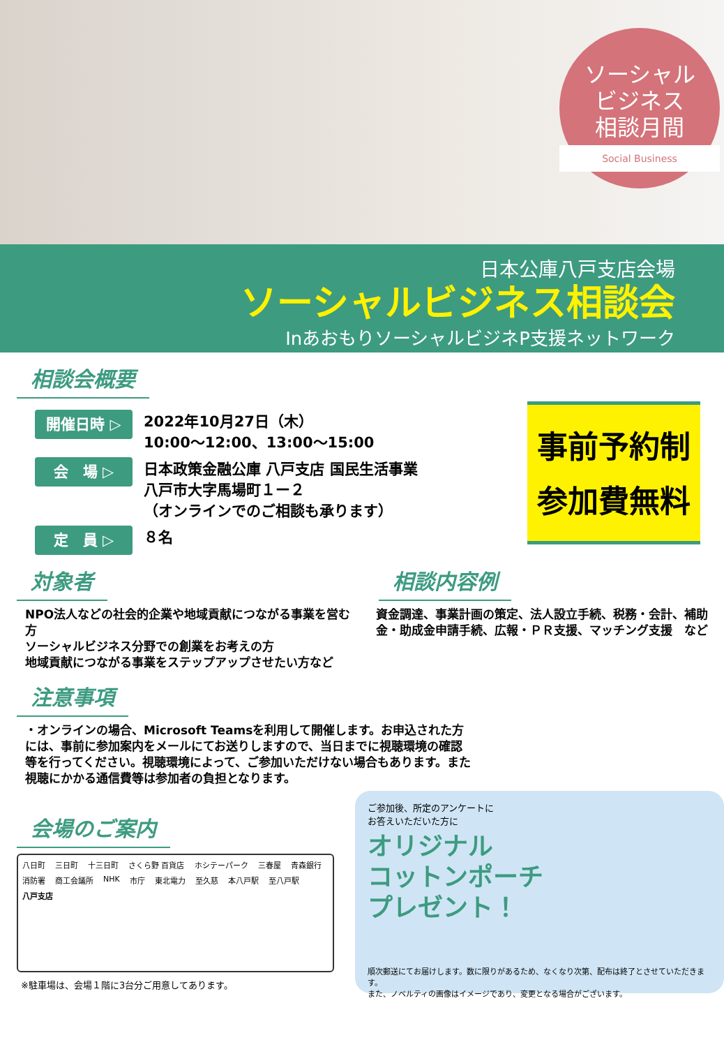ソーシャル
ビジネス
相談月間
Social Business
日本公庫八戸支店会場
ソーシャルビジネス相談会
InあおもりソーシャルビジネP支援ネットワーク
事前予約制
参加費無料
相談会概要
開催日時 ▷
2022年10月27日（木）
10:00〜12:00、13:00〜15:00
会　場 ▷
日本政策金融公庫 八戸支店 国民生活事業
八戸市大字馬場町１ー２
（オンラインでのご相談も承ります）
定　員 ▷
８名
対象者
NPO法人などの社会的企業や地域貢献につながる事業を営む方
ソーシャルビジネス分野での創業をお考えの方
地域貢献につながる事業をステップアップさせたい方など
相談内容例
資金調達、事業計画の策定、法人設立手続、税務・会計、補助金・助成金申請手続、広報・ＰＲ支援、マッチング支援　など
注意事項
・オンラインの場合、Microsoft Teamsを利用して開催します。お申込された方には、事前に参加案内をメールにてお送りしますので、当日までに視聴環境の確認等を行ってください。視聴環境によって、ご参加いただけない場合もあります。また視聴にかかる通信費等は参加者の負担となります。
会場のご案内
八日町 三日町 十三日町 さくら野 百貨店 ホシテーパーク 三春屋 青森銀行 消防署 商工会議所 NHK 市庁 東北電力 至久慈 本八戸駅 至八戸駅 八戸支店
※駐車場は、会場１階に3台分ご用意してあります。
ご参加後、所定のアンケートに
お答えいただいた方に
オリジナル
コットンポーチ
プレゼント！
順次郵送にてお届けします。数に限りがあるため、なくなり次第、配布は終了とさせていただきます。
また、ノベルティの画像はイメージであり、変更となる場合がございます。